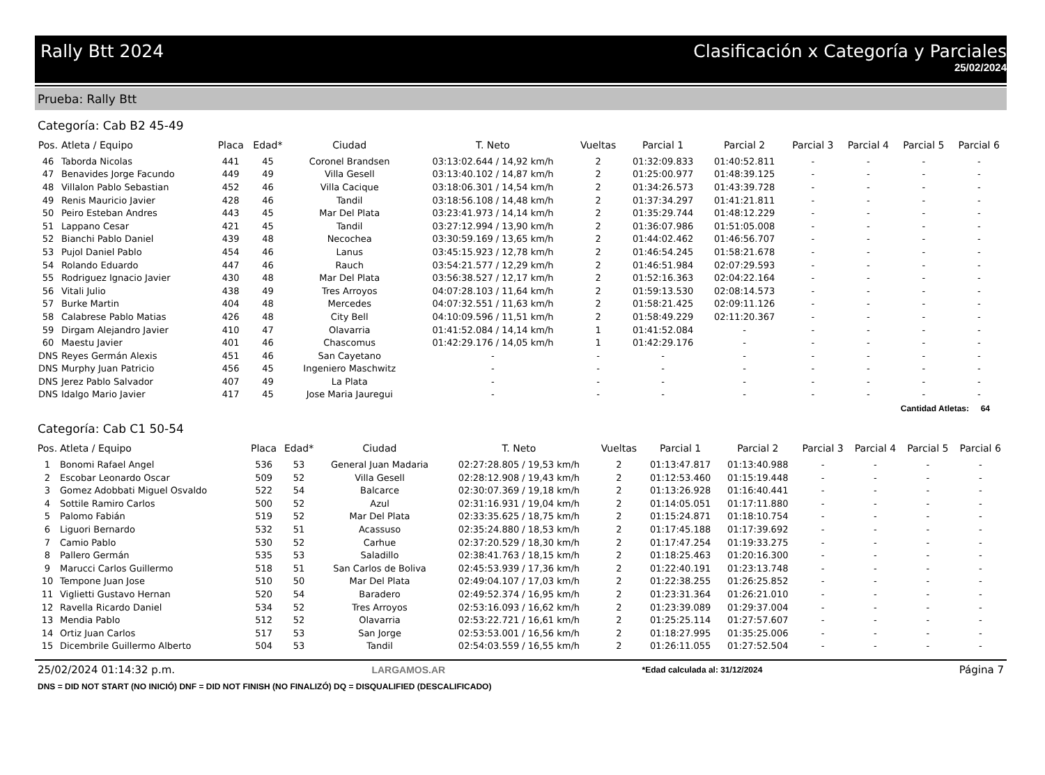Rally Btt 2024 Clasificación x Categoría y Parciales
25/02/2024
Prueba: Rally Btt
Categoría: Cab B2 45-49
| Pos. | Atleta / Equipo | Placa | Edad* | Ciudad | T. Neto | Vueltas | Parcial 1 | Parcial 2 | Parcial 3 | Parcial 4 | Parcial 5 | Parcial 6 |
| --- | --- | --- | --- | --- | --- | --- | --- | --- | --- | --- | --- | --- |
| 46 | Taborda Nicolas | 441 | 45 | Coronel Brandsen | 03:13:02.644 / 14,92 km/h | 2 | 01:32:09.833 | 01:40:52.811 | - | - | - | - |
| 47 | Benavides Jorge Facundo | 449 | 49 | Villa Gesell | 03:13:40.102 / 14,87 km/h | 2 | 01:25:00.977 | 01:48:39.125 | - | - | - | - |
| 48 | Villalon Pablo Sebastian | 452 | 46 | Villa Cacique | 03:18:06.301 / 14,54 km/h | 2 | 01:34:26.573 | 01:43:39.728 | - | - | - | - |
| 49 | Renis Mauricio Javier | 428 | 46 | Tandil | 03:18:56.108 / 14,48 km/h | 2 | 01:37:34.297 | 01:41:21.811 | - | - | - | - |
| 50 | Peiro Esteban Andres | 443 | 45 | Mar Del Plata | 03:23:41.973 / 14,14 km/h | 2 | 01:35:29.744 | 01:48:12.229 | - | - | - | - |
| 51 | Lappano Cesar | 421 | 45 | Tandil | 03:27:12.994 / 13,90 km/h | 2 | 01:36:07.986 | 01:51:05.008 | - | - | - | - |
| 52 | Bianchi Pablo Daniel | 439 | 48 | Necochea | 03:30:59.169 / 13,65 km/h | 2 | 01:44:02.462 | 01:46:56.707 | - | - | - | - |
| 53 | Pujol Daniel Pablo | 454 | 46 | Lanus | 03:45:15.923 / 12,78 km/h | 2 | 01:46:54.245 | 01:58:21.678 | - | - | - | - |
| 54 | Rolando Eduardo | 447 | 46 | Rauch | 03:54:21.577 / 12,29 km/h | 2 | 01:46:51.984 | 02:07:29.593 | - | - | - | - |
| 55 | Rodriguez Ignacio Javier | 430 | 48 | Mar Del Plata | 03:56:38.527 / 12,17 km/h | 2 | 01:52:16.363 | 02:04:22.164 | - | - | - | - |
| 56 | Vitali Julio | 438 | 49 | Tres Arroyos | 04:07:28.103 / 11,64 km/h | 2 | 01:59:13.530 | 02:08:14.573 | - | - | - | - |
| 57 | Burke Martin | 404 | 48 | Mercedes | 04:07:32.551 / 11,63 km/h | 2 | 01:58:21.425 | 02:09:11.126 | - | - | - | - |
| 58 | Calabrese Pablo Matias | 426 | 48 | City Bell | 04:10:09.596 / 11,51 km/h | 2 | 01:58:49.229 | 02:11:20.367 | - | - | - | - |
| 59 | Dirgam Alejandro Javier | 410 | 47 | Olavarria | 01:41:52.084 / 14,14 km/h | 1 | 01:41:52.084 | - | - | - | - | - |
| 60 | Maestu Javier | 401 | 46 | Chascomus | 01:42:29.176 / 14,05 km/h | 1 | 01:42:29.176 | - | - | - | - | - |
| DNS | Reyes Germán Alexis | 451 | 46 | San Cayetano | - | - | - | - | - | - | - | - |
| DNS | Murphy Juan Patricio | 456 | 45 | Ingeniero Maschwitz | - | - | - | - | - | - | - | - |
| DNS | Jerez Pablo Salvador | 407 | 49 | La Plata | - | - | - | - | - | - | - | - |
| DNS | Idalgo Mario Javier | 417 | 45 | Jose Maria Jauregui | - | - | - | - | - | - | - | - |
Cantidad Atletas: 64
Categoría: Cab C1 50-54
| Pos. | Atleta / Equipo | Placa | Edad* | Ciudad | T. Neto | Vueltas | Parcial 1 | Parcial 2 | Parcial 3 | Parcial 4 | Parcial 5 | Parcial 6 |
| --- | --- | --- | --- | --- | --- | --- | --- | --- | --- | --- | --- | --- |
| 1 | Bonomi Rafael Angel | 536 | 53 | General Juan Madaria | 02:27:28.805 / 19,53 km/h | 2 | 01:13:47.817 | 01:13:40.988 | - | - | - | - |
| 2 | Escobar Leonardo Oscar | 509 | 52 | Villa Gesell | 02:28:12.908 / 19,43 km/h | 2 | 01:12:53.460 | 01:15:19.448 | - | - | - | - |
| 3 | Gomez Adobbati Miguel Osvaldo | 522 | 54 | Balcarce | 02:30:07.369 / 19,18 km/h | 2 | 01:13:26.928 | 01:16:40.441 | - | - | - | - |
| 4 | Sottile Ramiro Carlos | 500 | 52 | Azul | 02:31:16.931 / 19,04 km/h | 2 | 01:14:05.051 | 01:17:11.880 | - | - | - | - |
| 5 | Palomo Fabián | 519 | 52 | Mar Del Plata | 02:33:35.625 / 18,75 km/h | 2 | 01:15:24.871 | 01:18:10.754 | - | - | - | - |
| 6 | Liguori Bernardo | 532 | 51 | Acassuso | 02:35:24.880 / 18,53 km/h | 2 | 01:17:45.188 | 01:17:39.692 | - | - | - | - |
| 7 | Camio Pablo | 530 | 52 | Carhue | 02:37:20.529 / 18,30 km/h | 2 | 01:17:47.254 | 01:19:33.275 | - | - | - | - |
| 8 | Pallero Germán | 535 | 53 | Saladillo | 02:38:41.763 / 18,15 km/h | 2 | 01:18:25.463 | 01:20:16.300 | - | - | - | - |
| 9 | Marucci Carlos Guillermo | 518 | 51 | San Carlos de Boliva | 02:45:53.939 / 17,36 km/h | 2 | 01:22:40.191 | 01:23:13.748 | - | - | - | - |
| 10 | Tempone Juan Jose | 510 | 50 | Mar Del Plata | 02:49:04.107 / 17,03 km/h | 2 | 01:22:38.255 | 01:26:25.852 | - | - | - | - |
| 11 | Viglietti Gustavo Hernan | 520 | 54 | Baradero | 02:49:52.374 / 16,95 km/h | 2 | 01:23:31.364 | 01:26:21.010 | - | - | - | - |
| 12 | Ravella Ricardo Daniel | 534 | 52 | Tres Arroyos | 02:53:16.093 / 16,62 km/h | 2 | 01:23:39.089 | 01:29:37.004 | - | - | - | - |
| 13 | Mendia Pablo | 512 | 52 | Olavarria | 02:53:22.721 / 16,61 km/h | 2 | 01:25:25.114 | 01:27:57.607 | - | - | - | - |
| 14 | Ortiz Juan Carlos | 517 | 53 | San Jorge | 02:53:53.001 / 16,56 km/h | 2 | 01:18:27.995 | 01:35:25.006 | - | - | - | - |
| 15 | Dicembrile Guillermo Alberto | 504 | 53 | Tandil | 02:54:03.559 / 16,55 km/h | 2 | 01:26:11.055 | 01:27:52.504 | - | - | - | - |
25/02/2024 01:14:32 p.m. LARGAMOS.AR *Edad calculada al: 31/12/2024 Página 7
DNS = DID NOT START (NO INICIÓ) DNF = DID NOT FINISH (NO FINALIZÓ) DQ = DISQUALIFIED (DESCALIFICADO)